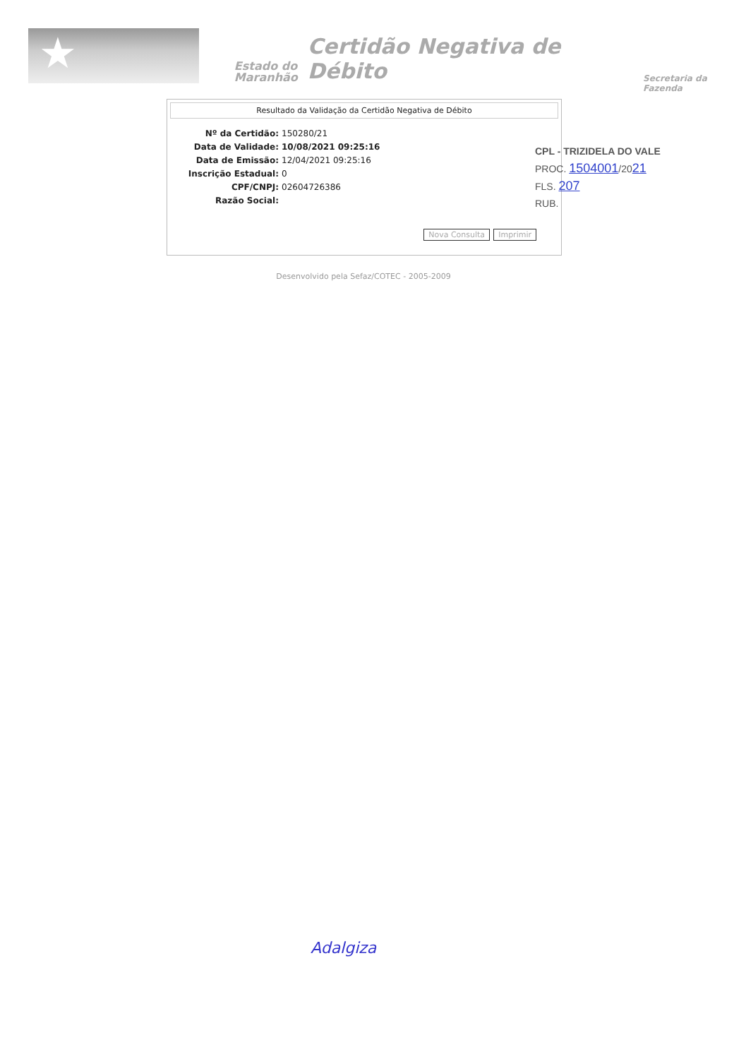★
Estado do
Maranhão
Certidão Negativa de Débito
Secretaria da Fazenda
Resultado da Validação da Certidão Negativa de Débito
Nº da Certidão: 150280/21
Data de Validade: 10/08/2021 09:25:16
Data de Emissão: 12/04/2021 09:25:16
Inscrição Estadual: 0
CPF/CNPJ: 02604726386
Razão Social:
Nova Consulta Imprimir
Desenvolvido pela Sefaz/COTEC - 2005-2009
CPL - TRIZIDELA DO VALE
PROC. 1504001/2021
FLS. 207
RUB.
Adalgiza